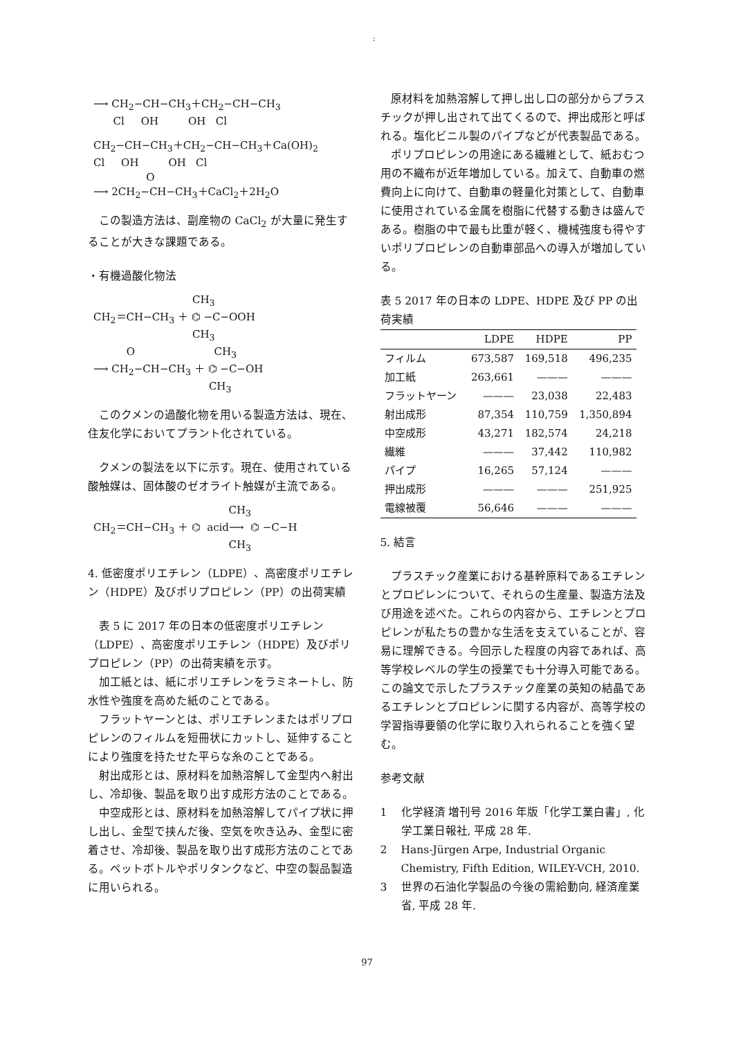:
⟶ CH<sub>2</sub>−CH−CH<sub>3</sub>＋CH<sub>2</sub>−CH−CH<sub>3</sub> Cl OH OH Cl
CH<sub>2</sub>−CH−CH<sub>3</sub>＋CH<sub>2</sub>−CH−CH<sub>3</sub>＋Ca(OH)<sub>2</sub> Cl OH OH Cl O ⟶ 2CH<sub>2</sub>−CH−CH<sub>3</sub>＋CaCl<sub>2</sub>＋2H<sub>2</sub>O
この製造方法は、副産物の CaCl<sub>2</sub> が大量に発生することが大きな課題である。
・有機過酸化物法
CH<sub>3</sub> CH<sub>2</sub>＝CH−CH<sub>3</sub> ＋ ⌬ −C−OOH CH<sub>3</sub> O CH<sub>3</sub> ⟶ CH<sub>2</sub>−CH−CH<sub>3</sub> ＋ ⌬ −C−OH CH<sub>3</sub>
このクメンの過酸化物を用いる製造方法は、現在、住友化学においてプラント化されている。
クメンの製法を以下に示す。現在、使用されている酸触媒は、固体酸のゼオライト触媒が主流である。
CH<sub>3</sub> CH<sub>2</sub>＝CH−CH<sub>3</sub> ＋ ⌬ acid⟶ ⌬ −C−H CH<sub>3</sub>
4. 低密度ポリエチレン（LDPE）、高密度ポリエチレン（HDPE）及びポリプロピレン（PP）の出荷実績
表 5 に 2017 年の日本の低密度ポリエチレン（LDPE）、高密度ポリエチレン（HDPE）及びポリプロピレン（PP）の出荷実績を示す。
加工紙とは、紙にポリエチレンをラミネートし、防水性や強度を高めた紙のことである。
フラットヤーンとは、ポリエチレンまたはポリプロピレンのフィルムを短冊状にカットし、延伸することにより強度を持たせた平らな糸のことである。
射出成形とは、原材料を加熱溶解して金型内へ射出し、冷却後、製品を取り出す成形方法のことである。
中空成形とは、原材料を加熱溶解してパイプ状に押し出し、金型で挟んだ後、空気を吹き込み、金型に密着させ、冷却後、製品を取り出す成形方法のことである。ペットボトルやポリタンクなど、中空の製品製造に用いられる。
原材料を加熱溶解して押し出し口の部分からプラスチックが押し出されて出てくるので、押出成形と呼ばれる。塩化ビニル製のパイプなどが代表製品である。
ポリプロピレンの用途にある繊維として、紙おむつ用の不織布が近年増加している。加えて、自動車の燃費向上に向けて、自動車の軽量化対策として、自動車に使用されている金属を樹脂に代替する動きは盛んである。樹脂の中で最も比重が軽く、機械強度も得やすいポリプロピレンの自動車部品への導入が増加している。
表 5 2017 年の日本の LDPE、HDPE 及び PP の出荷実績
| | LDPE | HDPE | PP |
| --- | --- | --- | --- |
| フィルム | 673,587 | 169,518 | 496,235 |
| 加工紙 | 263,661 | ——— | ——— |
| フラットヤーン | ——— | 23,038 | 22,483 |
| 射出成形 | 87,354 | 110,759 | 1,350,894 |
| 中空成形 | 43,271 | 182,574 | 24,218 |
| 繊維 | ——— | 37,442 | 110,982 |
| パイプ | 16,265 | 57,124 | ——— |
| 押出成形 | ——— | ——— | 251,925 |
| 電線被覆 | 56,646 | ——— | ——— |
5. 結言
プラスチック産業における基幹原料であるエチレンとプロピレンについて、それらの生産量、製造方法及び用途を述べた。これらの内容から、エチレンとプロピレンが私たちの豊かな生活を支えていることが、容易に理解できる。今回示した程度の内容であれば、高等学校レベルの学生の授業でも十分導入可能である。この論文で示したプラスチック産業の英知の結晶であるエチレンとプロピレンに関する内容が、高等学校の学習指導要領の化学に取り入れられることを強く望む。
参考文献
1 化学経済 増刊号 2016 年版「化学工業白書」, 化学工業日報社, 平成 28 年.
2 Hans-Jürgen Arpe, Industrial Organic Chemistry, Fifth Edition, WILEY-VCH, 2010.
3 世界の石油化学製品の今後の需給動向, 経済産業省, 平成 28 年.
97